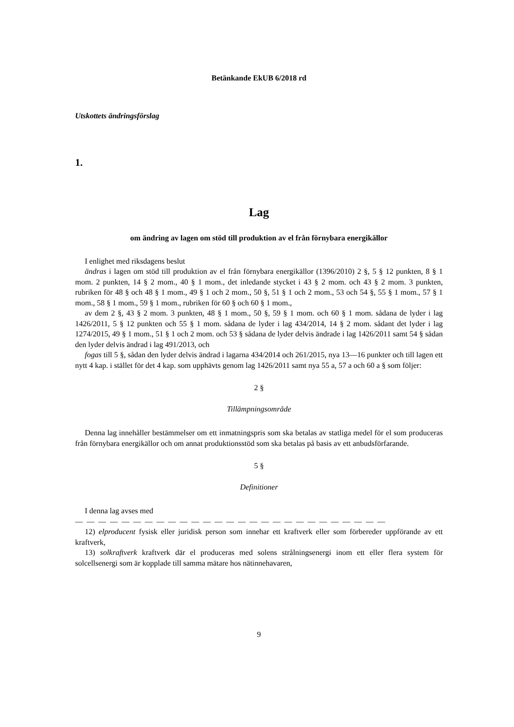Betänkande EkUB 6/2018 rd
Utskottets ändringsförslag
1.
Lag
om ändring av lagen om stöd till produktion av el från förnybara energikällor
I enlighet med riksdagens beslut
ändras i lagen om stöd till produktion av el från förnybara energikällor (1396/2010) 2 §, 5 § 12 punkten, 8 § 1 mom. 2 punkten, 14 § 2 mom., 40 § 1 mom., det inledande stycket i 43 § 2 mom. och 43 § 2 mom. 3 punkten, rubriken för 48 § och 48 § 1 mom., 49 § 1 och 2 mom., 50 §, 51 § 1 och 2 mom., 53 och 54 §, 55 § 1 mom., 57 § 1 mom., 58 § 1 mom., 59 § 1 mom., rubriken för 60 § och 60 § 1 mom.,
av dem 2 §, 43 § 2 mom. 3 punkten, 48 § 1 mom., 50 §, 59 § 1 mom. och 60 § 1 mom. sådana de lyder i lag 1426/2011, 5 § 12 punkten och 55 § 1 mom. sådana de lyder i lag 434/2014, 14 § 2 mom. sådant det lyder i lag 1274/2015, 49 § 1 mom., 51 § 1 och 2 mom. och 53 § sådana de lyder delvis ändrade i lag 1426/2011 samt 54 § sådan den lyder delvis ändrad i lag 491/2013, och
fogas till 5 §, sådan den lyder delvis ändrad i lagarna 434/2014 och 261/2015, nya 13—16 punkter och till lagen ett nytt 4 kap. i stället för det 4 kap. som upphävts genom lag 1426/2011 samt nya 55 a, 57 a och 60 a § som följer:
2 §
Tillämpningsområde
Denna lag innehåller bestämmelser om ett inmatningspris som ska betalas av statliga medel för el som produceras från förnybara energikällor och om annat produktionsstöd som ska betalas på basis av ett anbudsförfarande.
5 §
Definitioner
I denna lag avses med
— — — — — — — — — — — — — — — — — — — — — — — — — — —
12) elproducent fysisk eller juridisk person som innehar ett kraftverk eller som förbereder uppförande av ett kraftverk,
13) solkraftverk kraftverk där el produceras med solens strålningsenergi inom ett eller flera system för solcellsenergi som är kopplade till samma mätare hos nätinnehavaren,
9